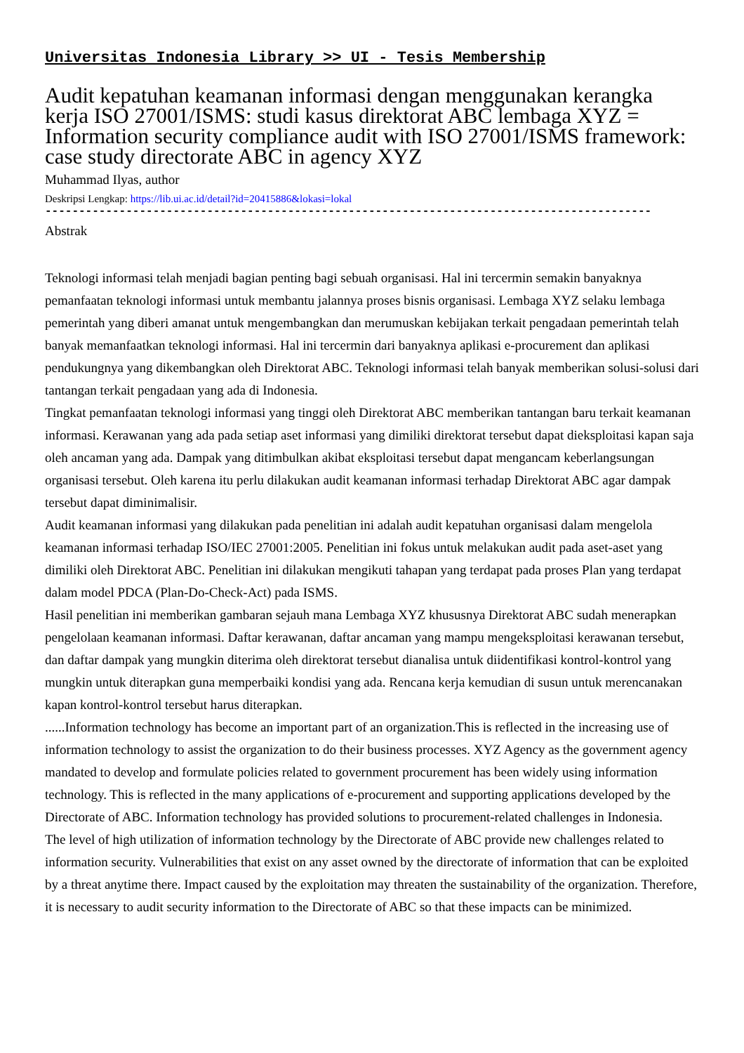Universitas Indonesia Library >> UI - Tesis Membership
Audit kepatuhan keamanan informasi dengan menggunakan kerangka kerja ISO 27001/ISMS: studi kasus direktorat ABC lembaga XYZ = Information security compliance audit with ISO 27001/ISMS framework: case study directorate ABC in agency XYZ
Muhammad Ilyas, author
Deskripsi Lengkap: https://lib.ui.ac.id/detail?id=20415886&lokasi=lokal
------------------------------------------------------------------------------------------
Abstrak
Teknologi informasi telah menjadi bagian penting bagi sebuah organisasi. Hal ini tercermin semakin banyaknya pemanfaatan teknologi informasi untuk membantu jalannya proses bisnis organisasi. Lembaga XYZ selaku lembaga pemerintah yang diberi amanat untuk mengembangkan dan merumuskan kebijakan terkait pengadaan pemerintah telah banyak memanfaatkan teknologi informasi. Hal ini tercermin dari banyaknya aplikasi e-procurement dan aplikasi pendukungnya yang dikembangkan oleh Direktorat ABC. Teknologi informasi telah banyak memberikan solusi-solusi dari tantangan terkait pengadaan yang ada di Indonesia.
Tingkat pemanfaatan teknologi informasi yang tinggi oleh Direktorat ABC memberikan tantangan baru terkait keamanan informasi. Kerawanan yang ada pada setiap aset informasi yang dimiliki direktorat tersebut dapat dieksploitasi kapan saja oleh ancaman yang ada. Dampak yang ditimbulkan akibat eksploitasi tersebut dapat mengancam keberlangsungan organisasi tersebut. Oleh karena itu perlu dilakukan audit keamanan informasi terhadap Direktorat ABC agar dampak tersebut dapat diminimalisir.
Audit keamanan informasi yang dilakukan pada penelitian ini adalah audit kepatuhan organisasi dalam mengelola keamanan informasi terhadap ISO/IEC 27001:2005. Penelitian ini fokus untuk melakukan audit pada aset-aset yang dimiliki oleh Direktorat ABC. Penelitian ini dilakukan mengikuti tahapan yang terdapat pada proses Plan yang terdapat dalam model PDCA (Plan-Do-Check-Act) pada ISMS.
Hasil penelitian ini memberikan gambaran sejauh mana Lembaga XYZ khususnya Direktorat ABC sudah menerapkan pengelolaan keamanan informasi. Daftar kerawanan, daftar ancaman yang mampu mengeksploitasi kerawanan tersebut, dan daftar dampak yang mungkin diterima oleh direktorat tersebut dianalisa untuk diidentifikasi kontrol-kontrol yang mungkin untuk diterapkan guna memperbaiki kondisi yang ada. Rencana kerja kemudian di susun untuk merencanakan kapan kontrol-kontrol tersebut harus diterapkan.
......Information technology has become an important part of an organization.This is reflected in the increasing use of information technology to assist the organization to do their business processes. XYZ Agency as the government agency mandated to develop and formulate policies related to government procurement has been widely using information technology. This is reflected in the many applications of e-procurement and supporting applications developed by the Directorate of ABC. Information technology has provided solutions to procurement-related challenges in Indonesia.
The level of high utilization of information technology by the Directorate of ABC provide new challenges related to information security. Vulnerabilities that exist on any asset owned by the directorate of information that can be exploited by a threat anytime there. Impact caused by the exploitation may threaten the sustainability of the organization. Therefore, it is necessary to audit security information to the Directorate of ABC so that these impacts can be minimized.